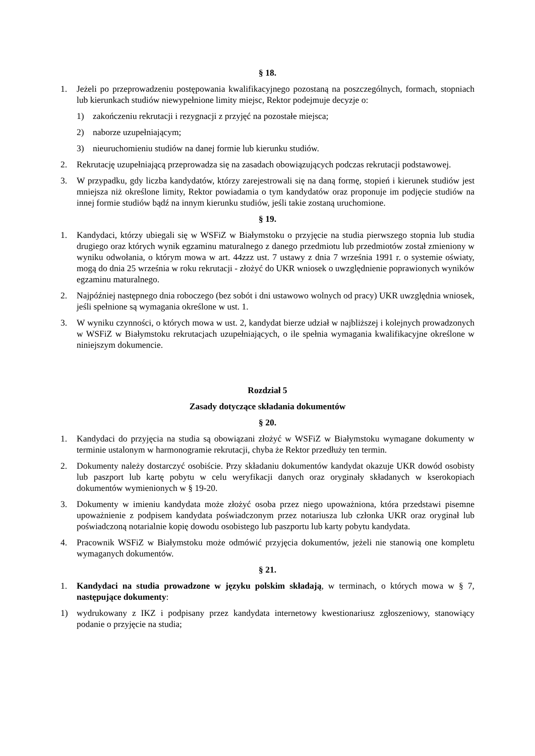§ 18.
1. Jeżeli po przeprowadzeniu postępowania kwalifikacyjnego pozostaną na poszczególnych, formach, stopniach lub kierunkach studiów niewypełnione limity miejsc, Rektor podejmuje decyzje o:
1) zakończeniu rekrutacji i rezygnacji z przyjęć na pozostałe miejsca;
2) naborze uzupełniającym;
3) nieuruchomieniu studiów na danej formie lub kierunku studiów.
2. Rekrutację uzupełniającą przeprowadza się na zasadach obowiązujących podczas rekrutacji podstawowej.
3. W przypadku, gdy liczba kandydatów, którzy zarejestrowali się na daną formę, stopień i kierunek studiów jest mniejsza niż określone limity, Rektor powiadamia o tym kandydatów oraz proponuje im podjęcie studiów na innej formie studiów bądź na innym kierunku studiów, jeśli takie zostaną uruchomione.
§ 19.
1. Kandydaci, którzy ubiegali się w WSFiZ w Białymstoku o przyjęcie na studia pierwszego stopnia lub studia drugiego oraz których wynik egzaminu maturalnego z danego przedmiotu lub przedmiotów został zmieniony w wyniku odwołania, o którym mowa w art. 44zzz ust. 7 ustawy z dnia 7 września 1991 r. o systemie oświaty, mogą do dnia 25 września w roku rekrutacji - złożyć do UKR wniosek o uwzględnienie poprawionych wyników egzaminu maturalnego.
2. Najpóźniej następnego dnia roboczego (bez sobót i dni ustawowo wolnych od pracy) UKR uwzględnia wniosek, jeśli spełnione są wymagania określone w ust. 1.
3. W wyniku czynności, o których mowa w ust. 2, kandydat bierze udział w najbliższej i kolejnych prowadzonych w WSFiZ w Białymstoku rekrutacjach uzupełniających, o ile spełnia wymagania kwalifikacyjne określone w niniejszym dokumencie.
Rozdział 5
Zasady dotyczące składania dokumentów
§ 20.
1. Kandydaci do przyjęcia na studia są obowiązani złożyć w WSFiZ w Białymstoku wymagane dokumenty w terminie ustalonym w harmonogramie rekrutacji, chyba że Rektor przedłuży ten termin.
2. Dokumenty należy dostarczyć osobiście. Przy składaniu dokumentów kandydat okazuje UKR dowód osobisty lub paszport lub kartę pobytu w celu weryfikacji danych oraz oryginały składanych w kserokopiach dokumentów wymienionych w § 19-20.
3. Dokumenty w imieniu kandydata może złożyć osoba przez niego upoważniona, która przedstawi pisemne upoważnienie z podpisem kandydata poświadczonym przez notariusza lub członka UKR oraz oryginał lub poświadczoną notarialnie kopię dowodu osobistego lub paszportu lub karty pobytu kandydata.
4. Pracownik WSFiZ w Białymstoku może odmówić przyjęcia dokumentów, jeżeli nie stanowią one kompletu wymaganych dokumentów.
§ 21.
1. Kandydaci na studia prowadzone w języku polskim składają, w terminach, o których mowa w § 7, następujące dokumenty:
1) wydrukowany z IKZ i podpisany przez kandydata internetowy kwestionariusz zgłoszeniowy, stanowiący podanie o przyjęcie na studia;